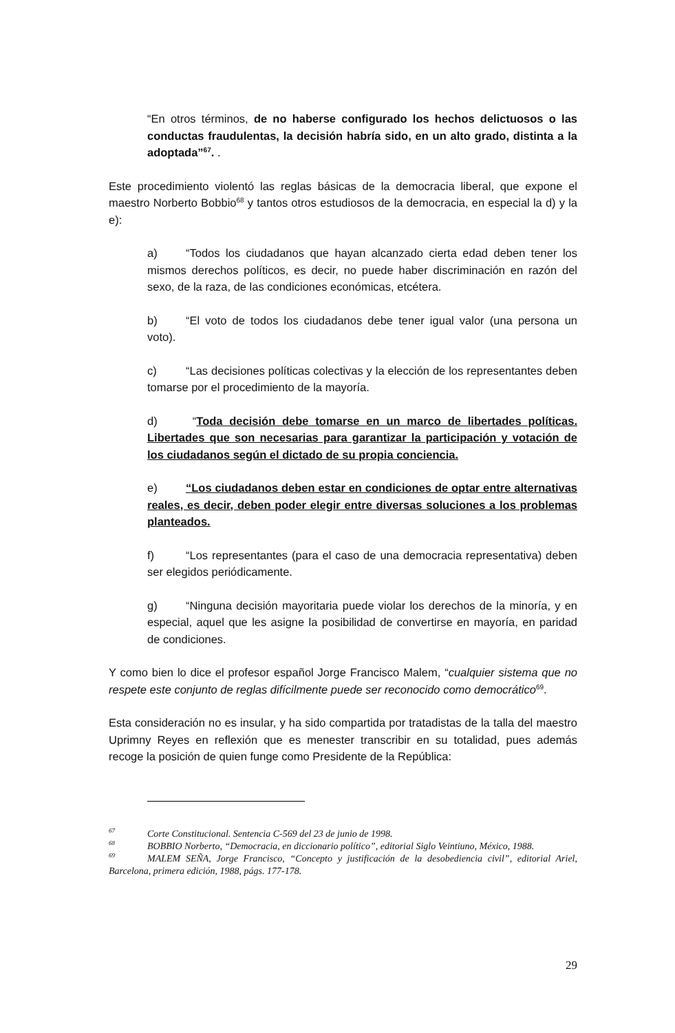“En otros términos, de no haberse configurado los hechos delictuosos o las conductas fraudulentas, la decisión habría sido, en un alto grado, distinta a la adoptada”<sup>67</sup>. .
Este procedimiento violentó las reglas básicas de la democracia liberal, que expone el maestro Norberto Bobbio<sup>68</sup> y tantos otros estudiosos de la democracia, en especial la d) y la e):
a) “Todos los ciudadanos que hayan alcanzado cierta edad deben tener los mismos derechos políticos, es decir, no puede haber discriminación en razón del sexo, de la raza, de las condiciones económicas, etcétera.
b) “El voto de todos los ciudadanos debe tener igual valor (una persona un voto).
c) “Las decisiones políticas colectivas y la elección de los representantes deben tomarse por el procedimiento de la mayoría.
d) “Toda decisión debe tomarse en un marco de libertades políticas. Libertades que son necesarias para garantizar la participación y votación de los ciudadanos según el dictado de su propia conciencia.
e) “Los ciudadanos deben estar en condiciones de optar entre alternativas reales, es decir, deben poder elegir entre diversas soluciones a los problemas planteados.
f) “Los representantes (para el caso de una democracia representativa) deben ser elegidos periódicamente.
g) “Ninguna decisión mayoritaria puede violar los derechos de la minoría, y en especial, aquel que les asigne la posibilidad de convertirse en mayoría, en paridad de condiciones.
Y como bien lo dice el profesor español Jorge Francisco Malem, “cualquier sistema que no respete este conjunto de reglas difícilmente puede ser reconocido como democrático<sup>69</sup>.
Esta consideración no es insular, y ha sido compartida por tratadistas de la talla del maestro Uprimny Reyes en reflexión que es menester transcribir en su totalidad, pues además recoge la posición de quien funge como Presidente de la República:
<sup>67</sup> Corte Constitucional. Sentencia C-569 del 23 de junio de 1998.
<sup>68</sup>BOBBIO Norberto, “Democracia, en diccionario político”, editorial Siglo Veintiuno, México, 1988.
<sup>69</sup> MALEM SEÑA, Jorge Francisco, “Concepto y justificación de la desobediencia civil”, editorial Ariel, Barcelona, primera edición, 1988, págs. 177-178.
29